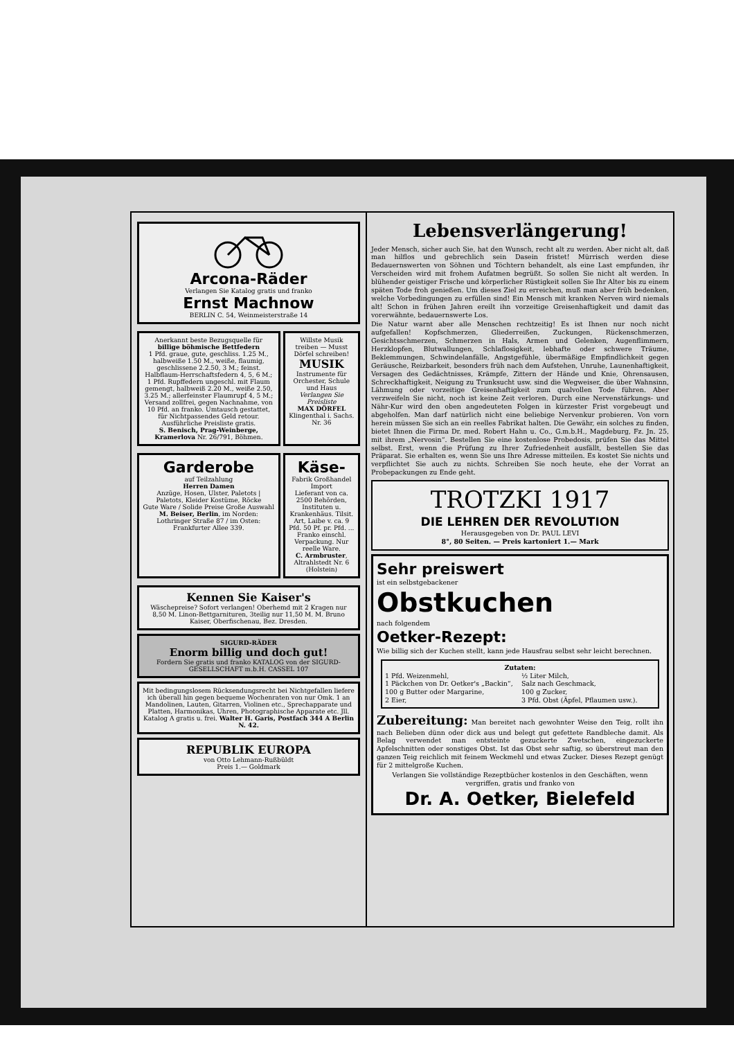Arcona-Räder
Verlangen Sie Katalog gratis und franko
Ernst Machnow
BERLIN C. 54, Weinmeisterstraße 14
Anerkannt beste Bezugsquelle für
billige böhmische Bettfedern
1 Pfd. graue, gute, geschliss. 1.25 M., halbweiße 1.50 M., weiße, flaumig, geschlissene 2.2.50, 3 M.; feinst. Halbflaum-Herrschaftsfedern 4, 5, 6 M.; 1 Pfd. Rupffedern ungeschl. mit Flaum gemengt, halbweiß 2.20 M., weiße 2.50, 3.25 M.; allerfeinster Flaumrupf 4, 5 M.; Versand zollfrei, gegen Nachnahme, von 10 Pfd. an franko. Umtausch gestattet, für Nichtpassendes Geld retour. Ausführliche Preisliste gratis.
S. Benisch, Prag-Weinberge, Kramerlova Nr. 26/791, Böhmen.
Willste Musik treiben — Musst Dörfel schreiben!
MUSIK
Instrumente für Orchester, Schule und Haus
Verlangen Sie Preisliste
MAX DÖRFEL
Klingenthal i. Sachs. Nr. 36
Garderobe
auf Teilzahlung
Herren Damen
Anzüge, Hosen, Ulster, Paletots | Paletots, Kleider Kostüme, Röcke
Gute Ware / Solide Preise Große Auswahl
M. Beiser, Berlin, im Norden: Lothringer Straße 87 / im Osten: Frankfurter Allee 339.
Käse-
Fabrik Großhandel Import
Lieferant von ca. 2500 Behörden, Instituten u. Krankenhäus. Tilsit. Art, Laibe v. ca. 9 Pfd. 50 Pf. pr. Pfd. ... Franko einschl. Verpackung. Nur reelle Ware.
C. Armbruster, Altrahlstedt Nr. 6 (Holstein)
Kennen Sie Kaiser's
Wäschepreise? Sofort verlangen! Oberhemd mit 2 Kragen nur 8,50 M. Linon-Bettgarnituren, 3teilig nur 11,50 M. M. Bruno Kaiser, Oberfischenau, Bez. Dresden.
SIGURD-RÄDER
Enorm billig und doch gut!
Fordern Sie gratis und franko KATALOG von der SIGURD-GESELLSCHAFT m.b.H. CASSEL 107
Mit bedingungslosem Rücksendungsrecht bei Nichtgefallen liefere ich überall hin gegen bequeme Wochenraten von nur Omk. 1 an
Mandolinen, Lauten, Gitarren, Violinen etc., Sprechapparate und Platten, Harmonikas, Uhren, Photographische Apparate etc. Jll. Katalog A gratis u. frei. Walter H. Garis, Postfach 344 A Berlin N. 42.
REPUBLIK EUROPA
von Otto Lehmann-Rußbüldt
Preis 1.— Goldmark
Lebensverlängerung!
Jeder Mensch, sicher auch Sie, hat den Wunsch, recht alt zu werden. Aber nicht alt, daß man hilflos und gebrechlich sein Dasein fristet! Mürrisch werden diese Bedauernswerten von Söhnen und Töchtern behandelt, als eine Last empfunden, ihr Verscheiden wird mit frohem Aufatmen begrüßt. So sollen Sie nicht alt werden. In blühender geistiger Frische und körperlicher Rüstigkeit sollen Sie Ihr Alter bis zu einem späten Tode froh genießen. Um dieses Ziel zu erreichen, muß man aber früh bedenken, welche Vorbedingungen zu erfüllen sind! Ein Mensch mit kranken Nerven wird niemals alt! Schon in frühen Jahren ereilt ihn vorzeitige Greisenhaftigkeit und damit das vorerwähnte, bedauernswerte Los.
Die Natur warnt aber alle Menschen rechtzeitig! Es ist Ihnen nur noch nicht aufgefallen! Kopfschmerzen, Gliederreißen, Zuckungen, Rückenschmerzen, Gesichtsschmerzen, Schmerzen in Hals, Armen und Gelenken, Augenflimmern, Herzklopfen, Blutwallungen, Schlaflosigkeit, lebhafte oder schwere Träume, Beklemmungen, Schwindelanfälle, Angstgefühle, übermäßige Empfindlichkeit gegen Geräusche, Reizbarkeit, besonders früh nach dem Aufstehen, Unruhe, Launenhaftigkeit, Versagen des Gedächtnisses, Krämpfe, Zittern der Hände und Knie, Ohrensausen, Schreckhaftigkeit, Neigung zu Trunksucht usw. sind die Wegweiser, die über Wahnsinn, Lähmung oder vorzeitige Greisenhaftigkeit zum qualvollen Tode führen. Aber verzweifeln Sie nicht, noch ist keine Zeit verloren. Durch eine Nervenstärkungs- und Nähr-Kur wird den oben angedeuteten Folgen in kürzester Frist vorgebeugt und abgeholfen. Man darf natürlich nicht eine beliebige Nervenkur probieren. Von vorn herein müssen Sie sich an ein reelles Fabrikat halten. Die Gewähr, ein solches zu finden, bietet Ihnen die Firma Dr. med. Robert Hahn u. Co., G.m.b.H., Magdeburg, Fz. Jn. 25, mit ihrem „Nervosin“. Bestellen Sie eine kostenlose Probedosis, prüfen Sie das Mittel selbst. Erst, wenn die Prüfung zu Ihrer Zufriedenheit ausfällt, bestellen Sie das Präparat. Sie erhalten es, wenn Sie uns Ihre Adresse mitteilen. Es kostet Sie nichts und verpflichtet Sie auch zu nichts. Schreiben Sie noch heute, ehe der Vorrat an Probepackungen zu Ende geht.
TROTZKI 1917
DIE LEHREN DER REVOLUTION
Herausgegeben von Dr. PAUL LEVI
8°, 80 Seiten. — Preis kartoniert 1.— Mark
Sehr preiswert
ist ein selbstgebackener
Obstkuchen
nach folgendem
Oetker-Rezept:
Wie billig sich der Kuchen stellt, kann jede Hausfrau selbst sehr leicht berechnen.
Zutaten:
1 Pfd. Weizenmehl,
1 Päckchen von Dr. Oetker's „Backin“,
100 g Butter oder Margarine,
2 Eier,
½ Liter Milch,
Salz nach Geschmack,
100 g Zucker,
3 Pfd. Obst (Äpfel, Pflaumen usw.).
Zubereitung: Man bereitet nach gewohnter Weise den Teig, rollt ihn nach Belieben dünn oder dick aus und belegt gut gefettete Randbleche damit. Als Belag verwendet man entsteinte gezuckerte Zwetschen, eingezuckerte Apfelschnitten oder sonstiges Obst. Ist das Obst sehr saftig, so überstreut man den ganzen Teig reichlich mit feinem Weckmehl und etwas Zucker. Dieses Rezept genügt für 2 mittelgroße Kuchen.
Verlangen Sie vollständige Rezeptbücher kostenlos in den Geschäften, wenn vergriffen, gratis und franko von
Dr. A. Oetker, Bielefeld